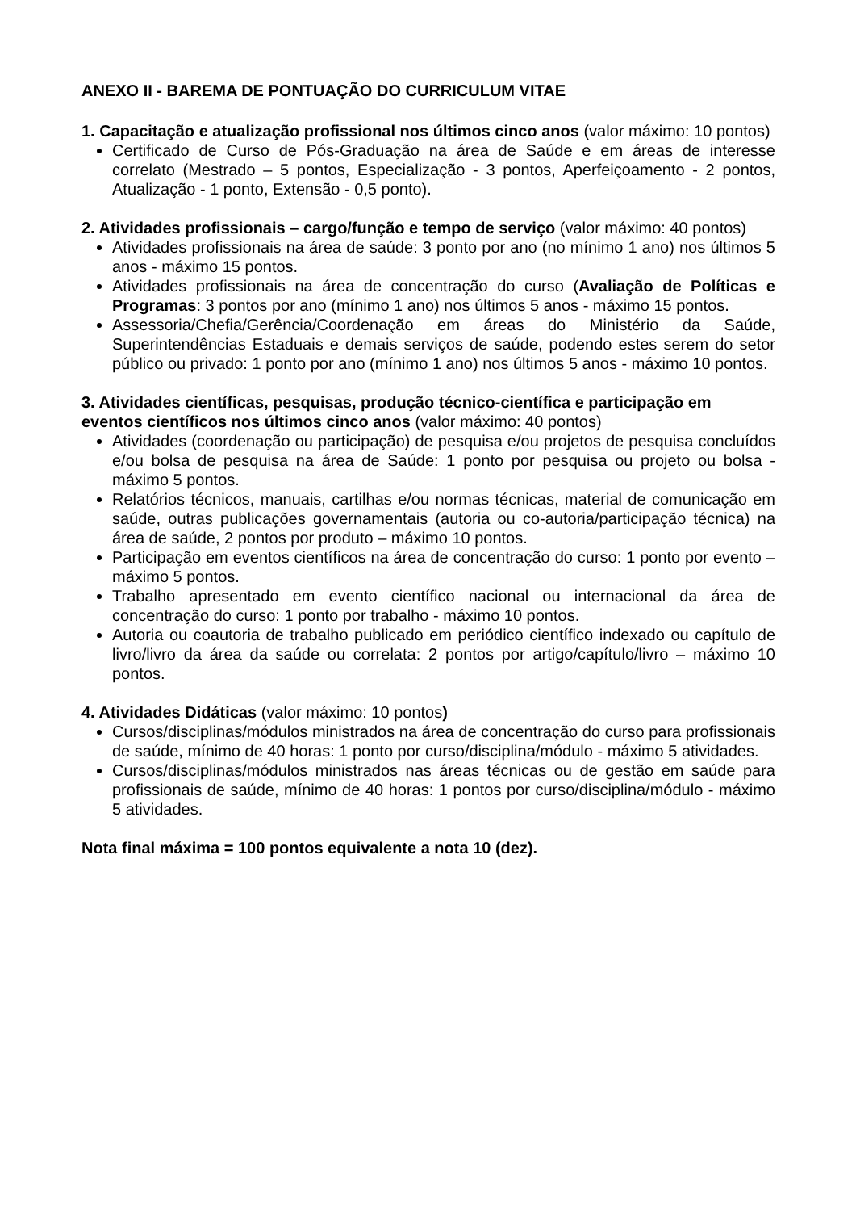ANEXO II - BAREMA DE PONTUAÇÃO DO CURRICULUM VITAE
1. Capacitação e atualização profissional nos últimos cinco anos (valor máximo: 10 pontos)
Certificado de Curso de Pós-Graduação na área de Saúde e em áreas de interesse correlato (Mestrado – 5 pontos, Especialização - 3 pontos, Aperfeiçoamento - 2 pontos, Atualização - 1 ponto, Extensão - 0,5 ponto).
2. Atividades profissionais – cargo/função e tempo de serviço (valor máximo: 40 pontos)
Atividades profissionais na área de saúde: 3 ponto por ano (no mínimo 1 ano) nos últimos 5 anos - máximo 15 pontos.
Atividades profissionais na área de concentração do curso (Avaliação de Políticas e Programas: 3 pontos por ano (mínimo 1 ano) nos últimos 5 anos - máximo 15 pontos.
Assessoria/Chefia/Gerência/Coordenação em áreas do Ministério da Saúde, Superintendências Estaduais e demais serviços de saúde, podendo estes serem do setor público ou privado: 1 ponto por ano (mínimo 1 ano) nos últimos 5 anos - máximo 10 pontos.
3. Atividades científicas, pesquisas, produção técnico-científica e participação em eventos científicos nos últimos cinco anos (valor máximo: 40 pontos)
Atividades (coordenação ou participação) de pesquisa e/ou projetos de pesquisa concluídos e/ou bolsa de pesquisa na área de Saúde: 1 ponto por pesquisa ou projeto ou bolsa - máximo 5 pontos.
Relatórios técnicos, manuais, cartilhas e/ou normas técnicas, material de comunicação em saúde, outras publicações governamentais (autoria ou co-autoria/participação técnica) na área de saúde, 2 pontos por produto – máximo 10 pontos.
Participação em eventos científicos na área de concentração do curso: 1 ponto por evento – máximo 5 pontos.
Trabalho apresentado em evento científico nacional ou internacional da área de concentração do curso: 1 ponto por trabalho - máximo 10 pontos.
Autoria ou coautoria de trabalho publicado em periódico científico indexado ou capítulo de livro/livro da área da saúde ou correlata: 2 pontos por artigo/capítulo/livro – máximo 10 pontos.
4. Atividades Didáticas (valor máximo: 10 pontos)
Cursos/disciplinas/módulos ministrados na área de concentração do curso para profissionais de saúde, mínimo de 40 horas: 1 ponto por curso/disciplina/módulo - máximo 5 atividades.
Cursos/disciplinas/módulos ministrados nas áreas técnicas ou de gestão em saúde para profissionais de saúde, mínimo de 40 horas: 1 pontos por curso/disciplina/módulo - máximo 5 atividades.
Nota final máxima = 100 pontos equivalente a nota 10 (dez).